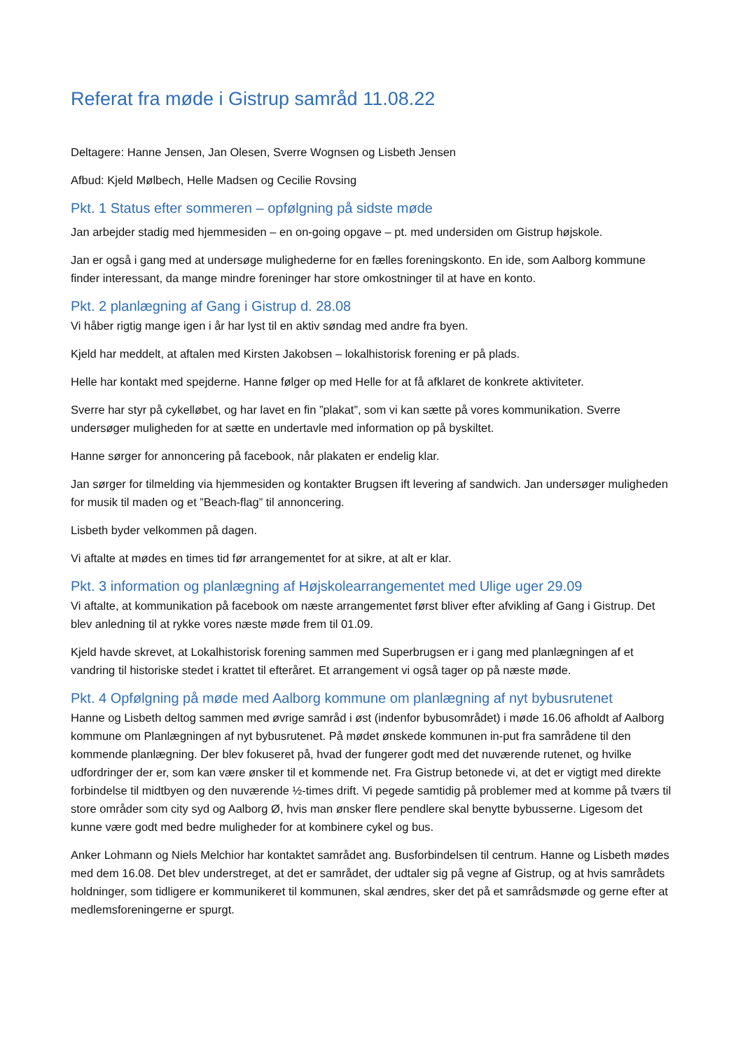Referat fra møde i Gistrup samråd 11.08.22
Deltagere: Hanne Jensen, Jan Olesen, Sverre Wognsen og Lisbeth Jensen
Afbud: Kjeld Mølbech, Helle Madsen og Cecilie Rovsing
Pkt. 1 Status efter sommeren – opfølgning på sidste møde
Jan arbejder stadig med hjemmesiden – en on-going opgave – pt. med undersiden om Gistrup højskole.
Jan er også i gang med at undersøge mulighederne for en fælles foreningskonto. En ide, som Aalborg kommune finder interessant, da mange mindre foreninger har store omkostninger til at have en konto.
Pkt. 2 planlægning af Gang i Gistrup d. 28.08
Vi håber rigtig mange igen i år har lyst til en aktiv søndag med andre fra byen.
Kjeld har meddelt, at aftalen med Kirsten Jakobsen – lokalhistorisk forening er på plads.
Helle har kontakt med spejderne. Hanne følger op med Helle for at få afklaret de konkrete aktiviteter.
Sverre har styr på cykelløbet, og har lavet en fin ”plakat”, som vi kan sætte på vores kommunikation. Sverre undersøger muligheden for at sætte en undertavle med information op på byskiltet.
Hanne sørger for annoncering på facebook, når plakaten er endelig klar.
Jan sørger for tilmelding via hjemmesiden og kontakter Brugsen ift levering af sandwich. Jan undersøger muligheden for musik til maden og et ”Beach-flag” til annoncering.
Lisbeth byder velkommen på dagen.
Vi aftalte at mødes en times tid før arrangementet for at sikre, at alt er klar.
Pkt. 3 information og planlægning af Højskolearrangementet med Ulige uger 29.09
Vi aftalte, at kommunikation på facebook om næste arrangementet først bliver efter afvikling af Gang i Gistrup. Det blev anledning til at rykke vores næste møde frem til 01.09.
Kjeld havde skrevet, at Lokalhistorisk forening sammen med Superbrugsen er i gang med planlægningen af et vandring til historiske stedet i krattet til efteråret. Et arrangement vi også tager op på næste møde.
Pkt. 4 Opfølgning på møde med Aalborg kommune om planlægning af nyt bybusrutenet
Hanne og Lisbeth deltog sammen med øvrige samråd i øst (indenfor bybusområdet) i møde 16.06 afholdt af Aalborg kommune om Planlægningen af nyt bybusrutenet. På mødet ønskede kommunen in-put fra samrådene til den kommende planlægning. Der blev fokuseret på, hvad der fungerer godt med det nuværende rutenet, og hvilke udfordringer der er, som kan være ønsker til et kommende net. Fra Gistrup betonede vi, at det er vigtigt med direkte forbindelse til midtbyen og den nuværende ½-times drift. Vi pegede samtidig på problemer med at komme på tværs til store områder som city syd og Aalborg Ø, hvis man ønsker flere pendlere skal benytte bybusserne. Ligesom det kunne være godt med bedre muligheder for at kombinere cykel og bus.
Anker Lohmann og Niels Melchior har kontaktet samrådet ang. Busforbindelsen til centrum. Hanne og Lisbeth mødes med dem 16.08. Det blev understreget, at det er samrådet, der udtaler sig på vegne af Gistrup, og at hvis samrådets holdninger, som tidligere er kommunikeret til kommunen, skal ændres, sker det på et samrådsmøde og gerne efter at medlemsforeningerne er spurgt.